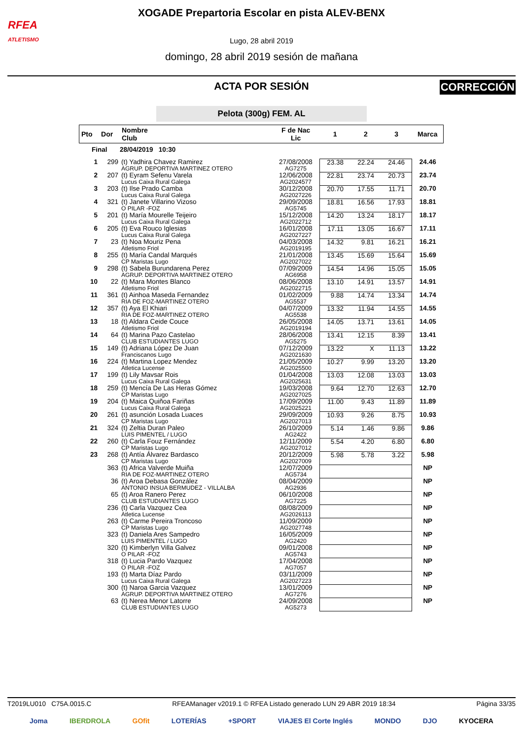RFEA
ATLETISMO
XOGADE Prepartoria Escolar en pista ALEV-BENX
Lugo, 28 abril 2019
domingo, 28 abril 2019 sesión de mañana
ACTA POR SESIÓN
CORRECCIÓN
Pelota (300g) FEM. AL
| Pto | Dor | Nombre Club | F de Nac Lic | 1 | 2 | 3 | Marca |
| --- | --- | --- | --- | --- | --- | --- | --- |
| Final | | 28/04/2019 10:30 | | | | | |
| 1 | 299 | (t) Yadhira Chavez Ramirez AGRUP. DEPORTIVA MARTINEZ OTERO | 27/08/2008 AG7275 | 23.38 | 22.24 | 24.46 | 24.46 |
| 2 | 207 | (t) Eyram Sefenu Varela Lucus Caixa Rural Galega | 12/06/2008 AG2024577 | 22.81 | 23.74 | 20.73 | 23.74 |
| 3 | 203 | (t) Ilse Prado Camba Lucus Caixa Rural Galega | 30/12/2008 AG2027226 | 20.70 | 17.55 | 11.71 | 20.70 |
| 4 | 321 | (t) Janete Villarino Vizoso O PILAR -FOZ | 29/09/2008 AG5745 | 18.81 | 16.56 | 17.93 | 18.81 |
| 5 | 201 | (t) María Mourelle Teijeiro Lucus Caixa Rural Galega | 15/12/2008 AG2022712 | 14.20 | 13.24 | 18.17 | 18.17 |
| 6 | 205 | (t) Eva Rouco Iglesias Lucus Caixa Rural Galega | 16/01/2008 AG2027227 | 17.11 | 13.05 | 16.67 | 17.11 |
| 7 | 23 | (t) Noa Mouriz Pena Atletismo Friol | 04/03/2008 AG2019195 | 14.32 | 9.81 | 16.21 | 16.21 |
| 8 | 255 | (t) María Candal Marqués CP Maristas Lugo | 21/01/2008 AG2027022 | 13.45 | 15.69 | 15.64 | 15.69 |
| 9 | 298 | (t) Sabela Burundarena Perez AGRUP. DEPORTIVA MARTINEZ OTERO | 07/09/2009 AG6958 | 14.54 | 14.96 | 15.05 | 15.05 |
| 10 | 22 | (t) Mara Montes Blanco Atletismo Friol | 08/06/2008 AG2022715 | 13.10 | 14.91 | 13.57 | 14.91 |
| 11 | 361 | (t) Ainhoa Maseda Fernandez RIA DE FOZ-MARTINEZ OTERO | 01/02/2009 AG5537 | 9.88 | 14.74 | 13.34 | 14.74 |
| 12 | 357 | (t) Aya El Khiari RIA DE FOZ-MARTINEZ OTERO | 04/07/2009 AG5538 | 13.32 | 11.94 | 14.55 | 14.55 |
| 13 | 18 | (t) Aldara Ceide Couce Atletismo Friol | 26/05/2008 AG2019194 | 14.05 | 13.71 | 13.61 | 14.05 |
| 14 | 64 | (t) Marina Pazo Castelao CLUB ESTUDIANTES LUGO | 28/06/2008 AG5275 | 13.41 | 12.15 | 8.39 | 13.41 |
| 15 | 149 | (t) Adriana López De Juan Franciscanos Lugo | 07/12/2009 AG2021630 | 13.22 | X | 11.13 | 13.22 |
| 16 | 224 | (t) Martina Lopez Mendez Atletica Lucense | 21/05/2009 AG2025500 | 10.27 | 9.99 | 13.20 | 13.20 |
| 17 | 199 | (t) Lily Mavsar Rois Lucus Caixa Rural Galega | 01/04/2008 AG2025631 | 13.03 | 12.08 | 13.03 | 13.03 |
| 18 | 259 | (t) Mencía De Las Heras Gómez CP Maristas Lugo | 19/03/2008 AG2027025 | 9.64 | 12.70 | 12.63 | 12.70 |
| 19 | 204 | (t) Maica Quiñoa Fariñas Lucus Caixa Rural Galega | 17/09/2009 AG2025221 | 11.00 | 9.43 | 11.89 | 11.89 |
| 20 | 261 | (t) asunción Losada Luaces CP Maristas Lugo | 29/09/2009 AG2027013 | 10.93 | 9.26 | 8.75 | 10.93 |
| 21 | 324 | (t) Zeltia Duran Paleo LUIS PIMENTEL / LUGO | 26/10/2009 AG2422 | 5.14 | 1.46 | 9.86 | 9.86 |
| 22 | 260 | (t) Carla Fouz Fernández CP Maristas Lugo | 12/11/2009 AG2027012 | 5.54 | 4.20 | 6.80 | 6.80 |
| 23 | 268 | (t) Antía Álvarez Bardasco CP Maristas Lugo | 20/12/2009 AG2027009 | 5.98 | 5.78 | 3.22 | 5.98 |
| | 363 | (t) Africa Valverde Muiña RIA DE FOZ-MARTINEZ OTERO | 12/07/2009 AG5734 | | | | NP |
| | 36 | (t) Aroa Debasa González ANTONIO INSUA BERMUDEZ - VILLALBA | 08/04/2009 AG2936 | | | | NP |
| | 65 | (t) Aroa Ranero Perez CLUB ESTUDIANTES LUGO | 06/10/2008 AG7225 | | | | NP |
| | 236 | (t) Carla Vazquez Cea Atletica Lucense | 08/08/2009 AG2026113 | | | | NP |
| | 263 | (t) Carme Pereira Troncoso CP Maristas Lugo | 11/09/2009 AG2027748 | | | | NP |
| | 323 | (t) Daniela Ares Sampedro LUIS PIMENTEL / LUGO | 16/05/2009 AG2420 | | | | NP |
| | 320 | (t) Kimberlyn Villa Galvez O PILAR -FOZ | 09/01/2008 AG5743 | | | | NP |
| | 318 | (t) Lucia Pardo Vazquez O PILAR -FOZ | 17/04/2008 AG7057 | | | | NP |
| | 193 | (t) Marta Díaz Pardo Lucus Caixa Rural Galega | 03/11/2009 AG2027223 | | | | NP |
| | 300 | (t) Naroa Garcia Vazquez AGRUP. DEPORTIVA MARTINEZ OTERO | 13/01/2009 AG7276 | | | | NP |
| | 63 | (t) Nerea Menor Latorre CLUB ESTUDIANTES LUGO | 24/09/2008 AG5273 | | | | NP |
T2019LU010 C75A.0015.C RFEAManager v2019.1 © RFEA Listado generado LUN 29 ABR 2019 18:34 Página 33/35
Joma IBERDROLA GOfit LOTERÍAS +SPORT VIAJES El Corte Inglés MONDO DJO KYOCERA